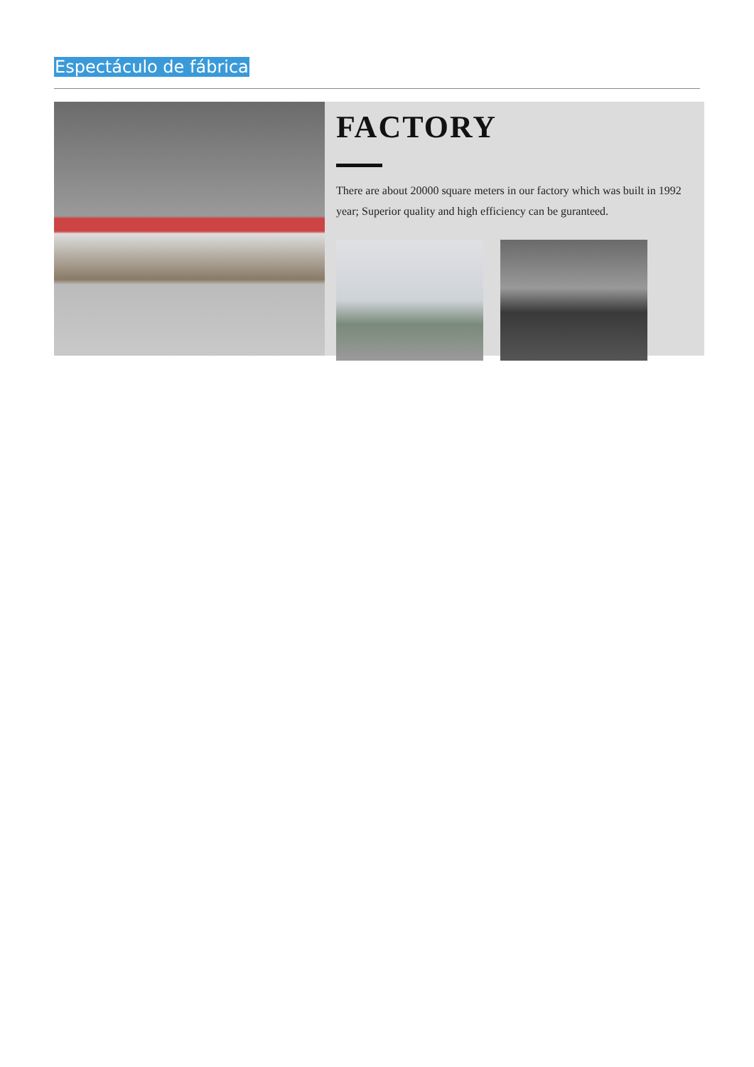Espectáculo de fábrica
FACTORY
There are about 20000 square meters in our factory which was built in 1992 year; Superior quality and high efficiency can be guranteed.